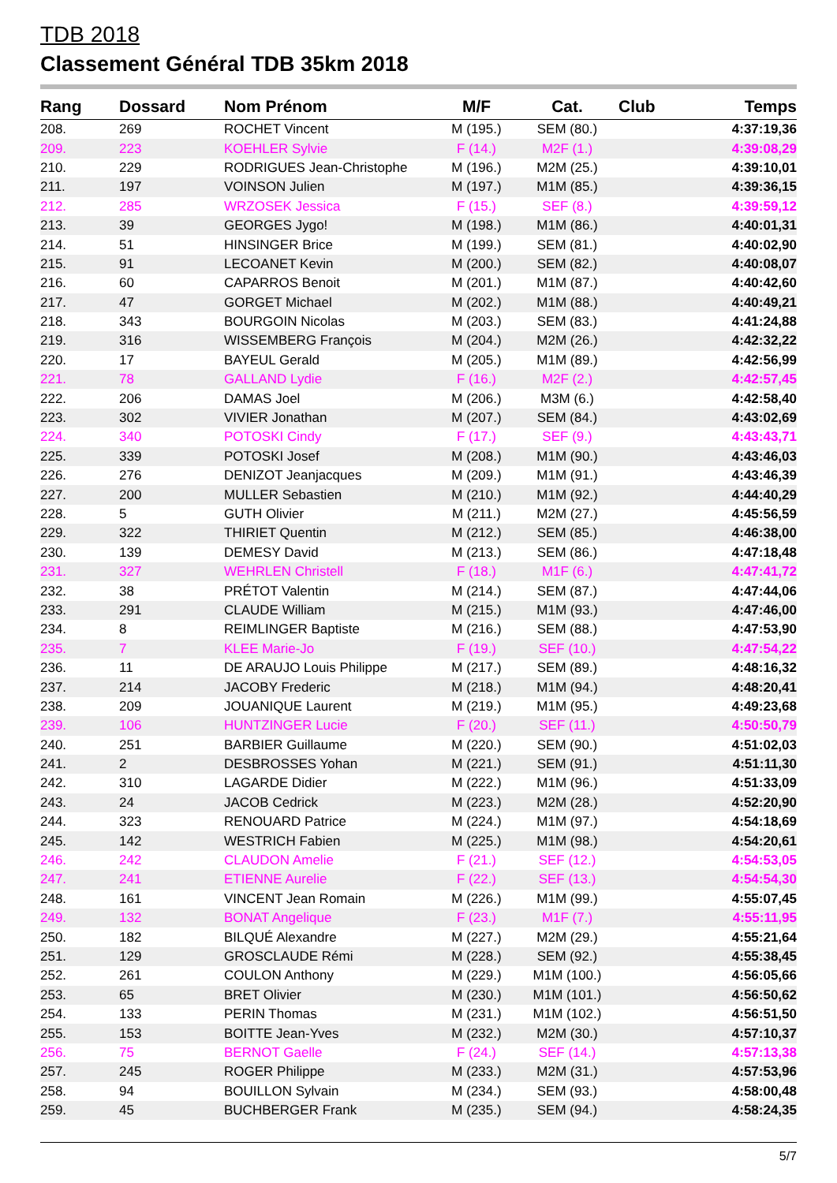TDB 2018
Classement Général TDB 35km 2018
| Rang | Dossard | Nom Prénom | M/F | Cat. | Club | Temps |
| --- | --- | --- | --- | --- | --- | --- |
| 208. | 269 | ROCHET Vincent | M (195.) | SEM (80.) | | 4:37:19,36 |
| 209. | 223 | KOEHLER Sylvie | F (14.) | M2F (1.) | | 4:39:08,29 |
| 210. | 229 | RODRIGUES Jean-Christophe | M (196.) | M2M (25.) | | 4:39:10,01 |
| 211. | 197 | VOINSON Julien | M (197.) | M1M (85.) | | 4:39:36,15 |
| 212. | 285 | WRZOSEK Jessica | F (15.) | SEF (8.) | | 4:39:59,12 |
| 213. | 39 | GEORGES Jygo! | M (198.) | M1M (86.) | | 4:40:01,31 |
| 214. | 51 | HINSINGER Brice | M (199.) | SEM (81.) | | 4:40:02,90 |
| 215. | 91 | LECOANET Kevin | M (200.) | SEM (82.) | | 4:40:08,07 |
| 216. | 60 | CAPARROS Benoit | M (201.) | M1M (87.) | | 4:40:42,60 |
| 217. | 47 | GORGET Michael | M (202.) | M1M (88.) | | 4:40:49,21 |
| 218. | 343 | BOURGOIN Nicolas | M (203.) | SEM (83.) | | 4:41:24,88 |
| 219. | 316 | WISSEMBERG François | M (204.) | M2M (26.) | | 4:42:32,22 |
| 220. | 17 | BAYEUL Gerald | M (205.) | M1M (89.) | | 4:42:56,99 |
| 221. | 78 | GALLAND Lydie | F (16.) | M2F (2.) | | 4:42:57,45 |
| 222. | 206 | DAMAS Joel | M (206.) | M3M (6.) | | 4:42:58,40 |
| 223. | 302 | VIVIER Jonathan | M (207.) | SEM (84.) | | 4:43:02,69 |
| 224. | 340 | POTOSKI Cindy | F (17.) | SEF (9.) | | 4:43:43,71 |
| 225. | 339 | POTOSKI Josef | M (208.) | M1M (90.) | | 4:43:46,03 |
| 226. | 276 | DENIZOT Jeanjacques | M (209.) | M1M (91.) | | 4:43:46,39 |
| 227. | 200 | MULLER Sebastien | M (210.) | M1M (92.) | | 4:44:40,29 |
| 228. | 5 | GUTH Olivier | M (211.) | M2M (27.) | | 4:45:56,59 |
| 229. | 322 | THIRIET Quentin | M (212.) | SEM (85.) | | 4:46:38,00 |
| 230. | 139 | DEMESY David | M (213.) | SEM (86.) | | 4:47:18,48 |
| 231. | 327 | WEHRLEN Christell | F (18.) | M1F (6.) | | 4:47:41,72 |
| 232. | 38 | PRÉTOT Valentin | M (214.) | SEM (87.) | | 4:47:44,06 |
| 233. | 291 | CLAUDE William | M (215.) | M1M (93.) | | 4:47:46,00 |
| 234. | 8 | REIMLINGER Baptiste | M (216.) | SEM (88.) | | 4:47:53,90 |
| 235. | 7 | KLEE Marie-Jo | F (19.) | SEF (10.) | | 4:47:54,22 |
| 236. | 11 | DE ARAUJO Louis Philippe | M (217.) | SEM (89.) | | 4:48:16,32 |
| 237. | 214 | JACOBY Frederic | M (218.) | M1M (94.) | | 4:48:20,41 |
| 238. | 209 | JOUANIQUE Laurent | M (219.) | M1M (95.) | | 4:49:23,68 |
| 239. | 106 | HUNTZINGER Lucie | F (20.) | SEF (11.) | | 4:50:50,79 |
| 240. | 251 | BARBIER Guillaume | M (220.) | SEM (90.) | | 4:51:02,03 |
| 241. | 2 | DESBROSSES Yohan | M (221.) | SEM (91.) | | 4:51:11,30 |
| 242. | 310 | LAGARDE Didier | M (222.) | M1M (96.) | | 4:51:33,09 |
| 243. | 24 | JACOB Cedrick | M (223.) | M2M (28.) | | 4:52:20,90 |
| 244. | 323 | RENOUARD Patrice | M (224.) | M1M (97.) | | 4:54:18,69 |
| 245. | 142 | WESTRICH Fabien | M (225.) | M1M (98.) | | 4:54:20,61 |
| 246. | 242 | CLAUDON Amelie | F (21.) | SEF (12.) | | 4:54:53,05 |
| 247. | 241 | ETIENNE Aurelie | F (22.) | SEF (13.) | | 4:54:54,30 |
| 248. | 161 | VINCENT Jean Romain | M (226.) | M1M (99.) | | 4:55:07,45 |
| 249. | 132 | BONAT Angelique | F (23.) | M1F (7.) | | 4:55:11,95 |
| 250. | 182 | BILQUÉ Alexandre | M (227.) | M2M (29.) | | 4:55:21,64 |
| 251. | 129 | GROSCLAUDE Rémi | M (228.) | SEM (92.) | | 4:55:38,45 |
| 252. | 261 | COULON Anthony | M (229.) | M1M (100.) | | 4:56:05,66 |
| 253. | 65 | BRET Olivier | M (230.) | M1M (101.) | | 4:56:50,62 |
| 254. | 133 | PERIN Thomas | M (231.) | M1M (102.) | | 4:56:51,50 |
| 255. | 153 | BOITTE Jean-Yves | M (232.) | M2M (30.) | | 4:57:10,37 |
| 256. | 75 | BERNOT Gaelle | F (24.) | SEF (14.) | | 4:57:13,38 |
| 257. | 245 | ROGER Philippe | M (233.) | M2M (31.) | | 4:57:53,96 |
| 258. | 94 | BOUILLON Sylvain | M (234.) | SEM (93.) | | 4:58:00,48 |
| 259. | 45 | BUCHBERGER Frank | M (235.) | SEM (94.) | | 4:58:24,35 |
5/7